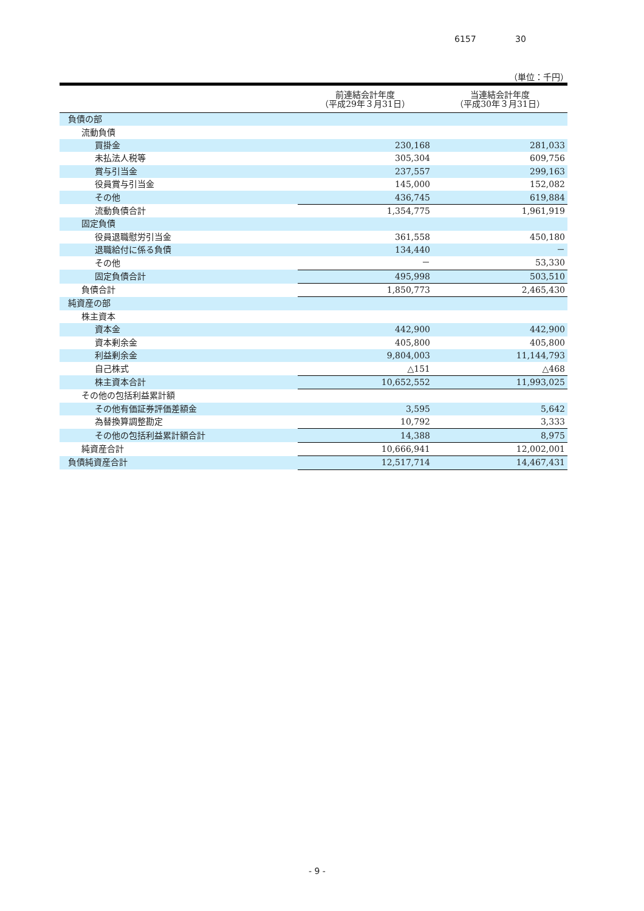6157 30
（単位：千円）
| | 前連結会計年度 （平成29年３月31日） | 当連結会計年度 （平成30年３月31日） |
| --- | --- | --- |
| 負債の部 | | |
| 流動負債 | | |
| 買掛金 | 230,168 | 281,033 |
| 未払法人税等 | 305,304 | 609,756 |
| 賞与引当金 | 237,557 | 299,163 |
| 役員賞与引当金 | 145,000 | 152,082 |
| その他 | 436,745 | 619,884 |
| 流動負債合計 | 1,354,775 | 1,961,919 |
| 固定負債 | | |
| 役員退職慰労引当金 | 361,558 | 450,180 |
| 退職給付に係る負債 | 134,440 | － |
| その他 | － | 53,330 |
| 固定負債合計 | 495,998 | 503,510 |
| 負債合計 | 1,850,773 | 2,465,430 |
| 純資産の部 | | |
| 株主資本 | | |
| 資本金 | 442,900 | 442,900 |
| 資本剰余金 | 405,800 | 405,800 |
| 利益剰余金 | 9,804,003 | 11,144,793 |
| 自己株式 | △151 | △468 |
| 株主資本合計 | 10,652,552 | 11,993,025 |
| その他の包括利益累計額 | | |
| その他有価証券評価差額金 | 3,595 | 5,642 |
| 為替換算調整勘定 | 10,792 | 3,333 |
| その他の包括利益累計額合計 | 14,388 | 8,975 |
| 純資産合計 | 10,666,941 | 12,002,001 |
| 負債純資産合計 | 12,517,714 | 14,467,431 |
- 9 -